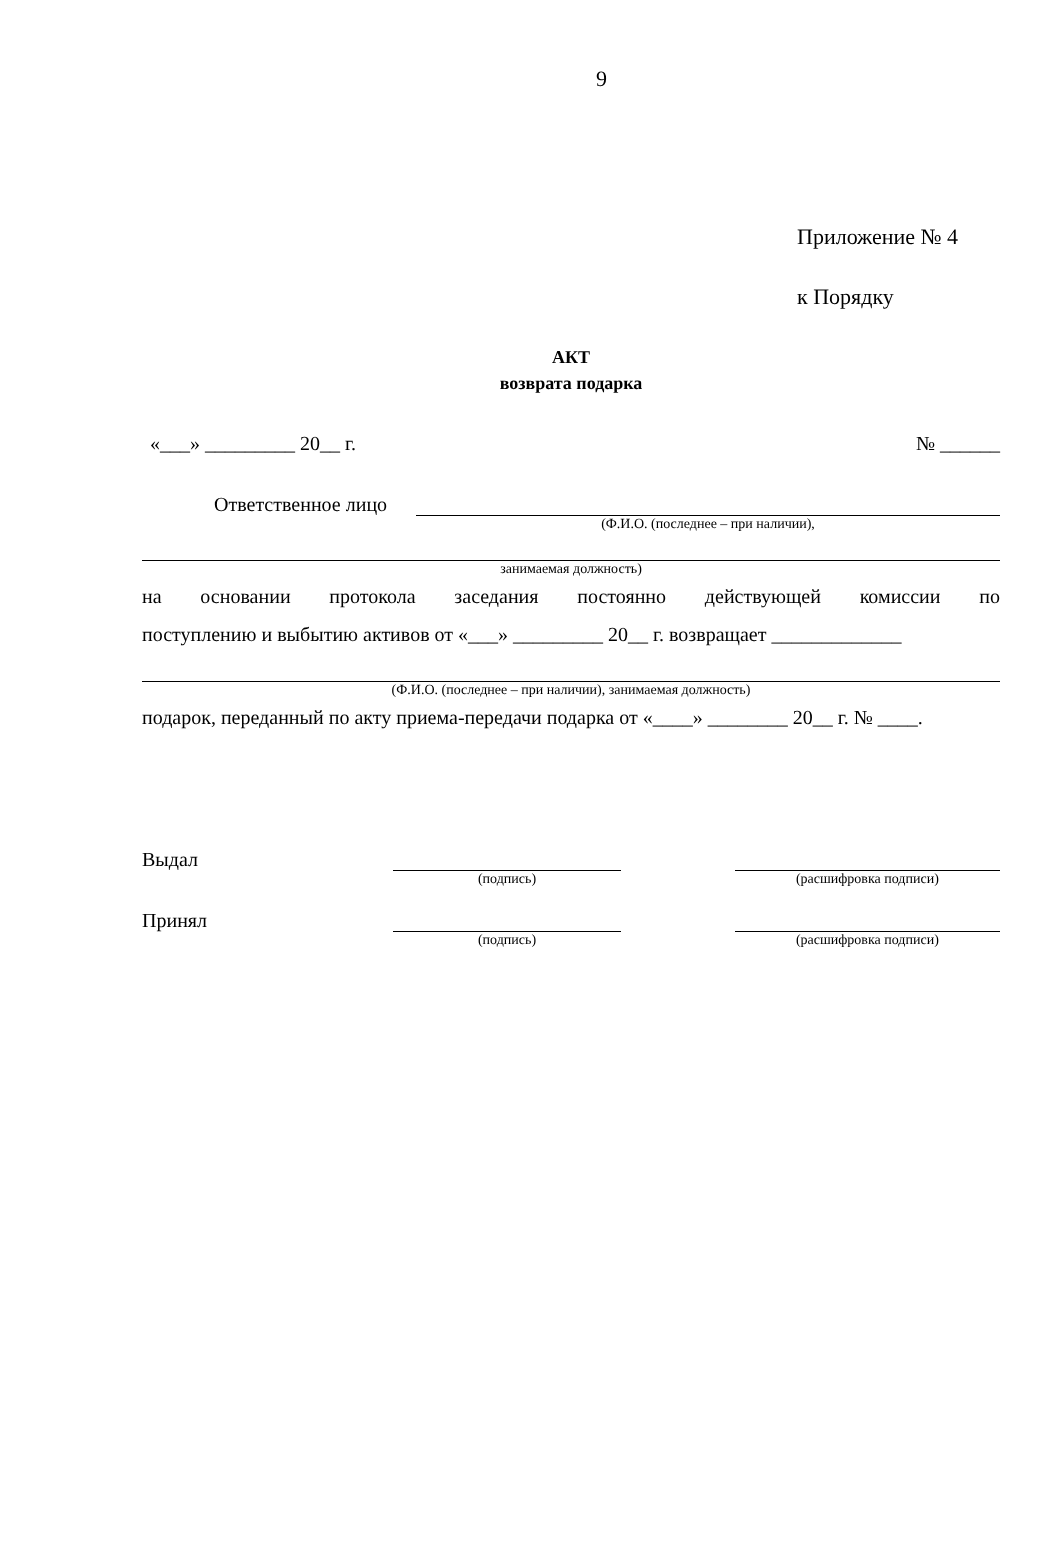9
Приложение № 4
к Порядку
АКТ
возврата подарка
«___» _________ 20__ г. № ______
Ответственное лицо
(Ф.И.О. (последнее – при наличии),
занимаемая должность)
на основании протокола заседания постоянно действующей комиссии по
поступлению и выбытию активов от «___» _________ 20__ г. возвращает _____________
(Ф.И.О. (последнее – при наличии), занимаемая должность)
подарок, переданный по акту приема-передачи подарка от «____» ________ 20__ г. № ____.
Выдал
(подпись) (расшифровка подписи)
Принял
(подпись) (расшифровка подписи)